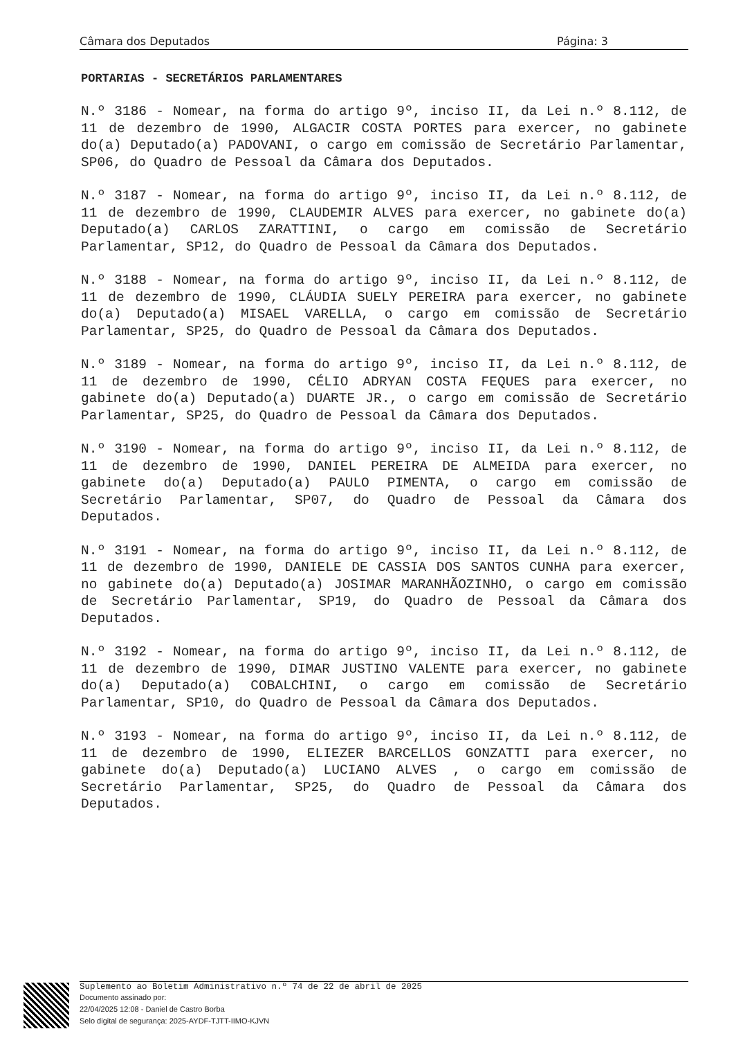Câmara dos Deputados Página: 3
PORTARIAS - SECRETÁRIOS PARLAMENTARES
N.º 3186 - Nomear, na forma do artigo 9º, inciso II, da Lei n.º 8.112, de 11 de dezembro de 1990, ALGACIR COSTA PORTES para exercer, no gabinete do(a) Deputado(a) PADOVANI, o cargo em comissão de Secretário Parlamentar, SP06, do Quadro de Pessoal da Câmara dos Deputados.
N.º 3187 - Nomear, na forma do artigo 9º, inciso II, da Lei n.º 8.112, de 11 de dezembro de 1990, CLAUDEMIR ALVES para exercer, no gabinete do(a) Deputado(a) CARLOS ZARATTINI, o cargo em comissão de Secretário Parlamentar, SP12, do Quadro de Pessoal da Câmara dos Deputados.
N.º 3188 - Nomear, na forma do artigo 9º, inciso II, da Lei n.º 8.112, de 11 de dezembro de 1990, CLÁUDIA SUELY PEREIRA para exercer, no gabinete do(a) Deputado(a) MISAEL VARELLA, o cargo em comissão de Secretário Parlamentar, SP25, do Quadro de Pessoal da Câmara dos Deputados.
N.º 3189 - Nomear, na forma do artigo 9º, inciso II, da Lei n.º 8.112, de 11 de dezembro de 1990, CÉLIO ADRYAN COSTA FEQUES para exercer, no gabinete do(a) Deputado(a) DUARTE JR., o cargo em comissão de Secretário Parlamentar, SP25, do Quadro de Pessoal da Câmara dos Deputados.
N.º 3190 - Nomear, na forma do artigo 9º, inciso II, da Lei n.º 8.112, de 11 de dezembro de 1990, DANIEL PEREIRA DE ALMEIDA para exercer, no gabinete do(a) Deputado(a) PAULO PIMENTA, o cargo em comissão de Secretário Parlamentar, SP07, do Quadro de Pessoal da Câmara dos Deputados.
N.º 3191 - Nomear, na forma do artigo 9º, inciso II, da Lei n.º 8.112, de 11 de dezembro de 1990, DANIELE DE CASSIA DOS SANTOS CUNHA para exercer, no gabinete do(a) Deputado(a) JOSIMAR MARANHÃOZINHO, o cargo em comissão de Secretário Parlamentar, SP19, do Quadro de Pessoal da Câmara dos Deputados.
N.º 3192 - Nomear, na forma do artigo 9º, inciso II, da Lei n.º 8.112, de 11 de dezembro de 1990, DIMAR JUSTINO VALENTE para exercer, no gabinete do(a) Deputado(a) COBALCHINI, o cargo em comissão de Secretário Parlamentar, SP10, do Quadro de Pessoal da Câmara dos Deputados.
N.º 3193 - Nomear, na forma do artigo 9º, inciso II, da Lei n.º 8.112, de 11 de dezembro de 1990, ELIEZER BARCELLOS GONZATTI para exercer, no gabinete do(a) Deputado(a) LUCIANO ALVES , o cargo em comissão de Secretário Parlamentar, SP25, do Quadro de Pessoal da Câmara dos Deputados.
Suplemento ao Boletim Administrativo n.º 74 de 22 de abril de 2025
Documento assinado por:
22/04/2025 12:08 - Daniel de Castro Borba
Selo digital de segurança: 2025-AYDF-TJTT-IIMO-KJVN